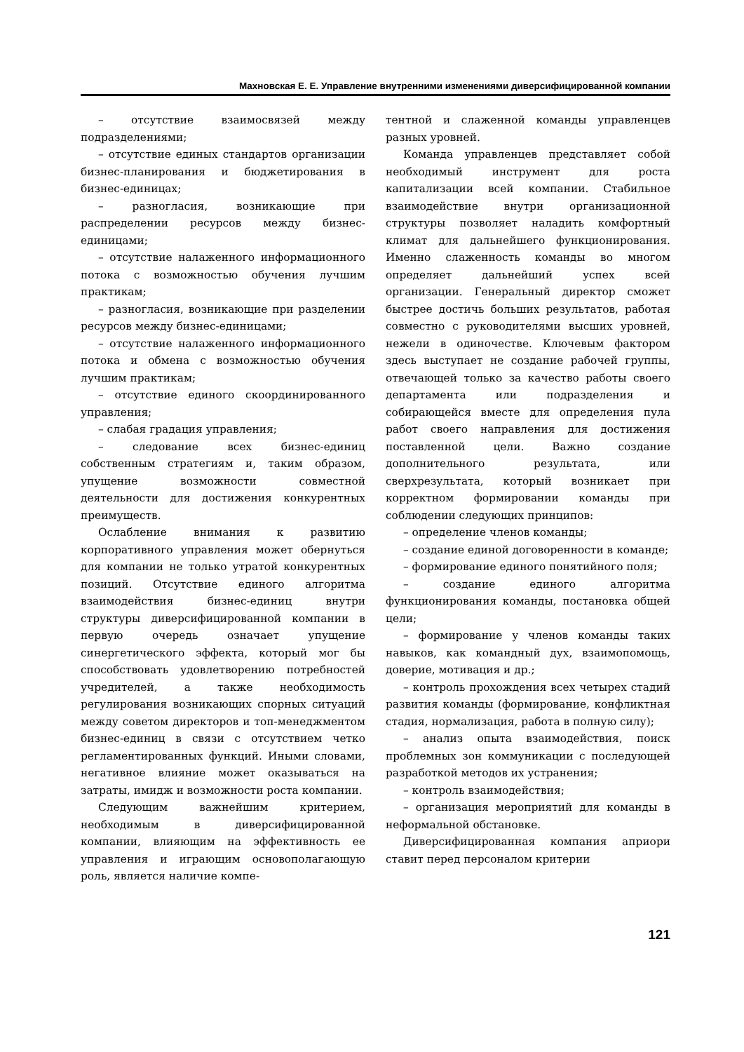Махновская Е. Е. Управление внутренними изменениями диверсифицированной компании
– отсутствие взаимосвязей между подразделениями;
– отсутствие единых стандартов организации бизнес-планирования и бюджетирования в бизнес-единицах;
– разногласия, возникающие при распределении ресурсов между бизнес-единицами;
– отсутствие налаженного информационного потока с возможностью обучения лучшим практикам;
– разногласия, возникающие при разделении ресурсов между бизнес-единицами;
– отсутствие налаженного информационного потока и обмена с возможностью обучения лучшим практикам;
– отсутствие единого скоординированного управления;
– слабая градация управления;
– следование всех бизнес-единиц собственным стратегиям и, таким образом, упущение возможности совместной деятельности для достижения конкурентных преимуществ.
Ослабление внимания к развитию корпоративного управления может обернуться для компании не только утратой конкурентных позиций. Отсутствие единого алгоритма взаимодействия бизнес-единиц внутри структуры диверсифицированной компании в первую очередь означает упущение синергетического эффекта, который мог бы способствовать удовлетворению потребностей учредителей, а также необходимость регулирования возникающих спорных ситуаций между советом директоров и топ-менеджментом бизнес-единиц в связи с отсутствием четко регламентированных функций. Иными словами, негативное влияние может оказываться на затраты, имидж и возможности роста компании.
Следующим важнейшим критерием, необходимым в диверсифицированной компании, влияющим на эффективность ее управления и играющим основополагающую роль, является наличие компе-
тентной и слаженной команды управленцев разных уровней.
Команда управленцев представляет собой необходимый инструмент для роста капитализации всей компании. Стабильное взаимодействие внутри организационной структуры позволяет наладить комфортный климат для дальнейшего функционирования. Именно слаженность команды во многом определяет дальнейший успех всей организации. Генеральный директор сможет быстрее достичь больших результатов, работая совместно с руководителями высших уровней, нежели в одиночестве. Ключевым фактором здесь выступает не создание рабочей группы, отвечающей только за качество работы своего департамента или подразделения и собирающейся вместе для определения пула работ своего направления для достижения поставленной цели. Важно создание дополнительного результата, или сверхрезультата, который возникает при корректном формировании команды при соблюдении следующих принципов:
– определение членов команды;
– создание единой договоренности в команде;
– формирование единого понятийного поля;
– создание единого алгоритма функционирования команды, постановка общей цели;
– формирование у членов команды таких навыков, как командный дух, взаимопомощь, доверие, мотивация и др.;
– контроль прохождения всех четырех стадий развития команды (формирование, конфликтная стадия, нормализация, работа в полную силу);
– анализ опыта взаимодействия, поиск проблемных зон коммуникации с последующей разработкой методов их устранения;
– контроль взаимодействия;
– организация мероприятий для команды в неформальной обстановке.
Диверсифицированная компания априори ставит перед персоналом критерии
121